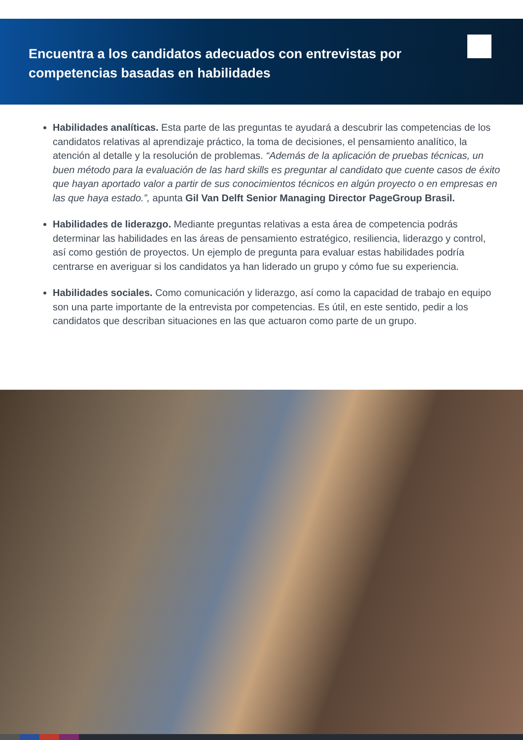Encuentra a los candidatos adecuados con entrevistas por competencias basadas en habilidades
Habilidades analíticas. Esta parte de las preguntas te ayudará a descubrir las competencias de los candidatos relativas al aprendizaje práctico, la toma de decisiones, el pensamiento analítico, la atención al detalle y la resolución de problemas. “Además de la aplicación de pruebas técnicas, un buen método para la evaluación de las hard skills es preguntar al candidato que cuente casos de éxito que hayan aportado valor a partir de sus conocimientos técnicos en algún proyecto o en empresas en las que haya estado.”, apunta Gil Van Delft Senior Managing Director PageGroup Brasil.
Habilidades de liderazgo. Mediante preguntas relativas a esta área de competencia podrás determinar las habilidades en las áreas de pensamiento estratégico, resiliencia, liderazgo y control, así como gestión de proyectos. Un ejemplo de pregunta para evaluar estas habilidades podría centrarse en averiguar si los candidatos ya han liderado un grupo y cómo fue su experiencia.
Habilidades sociales. Como comunicación y liderazgo, así como la capacidad de trabajo en equipo son una parte importante de la entrevista por competencias. Es útil, en este sentido, pedir a los candidatos que describan situaciones en las que actuaron como parte de un grupo.